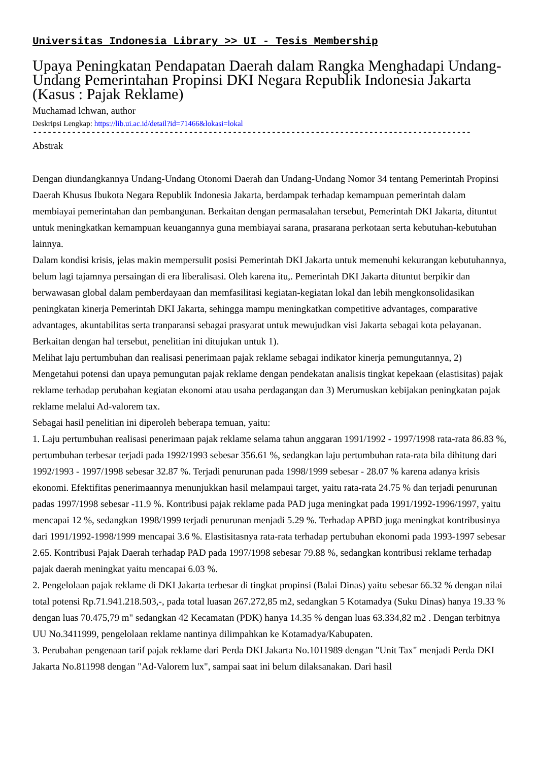Universitas Indonesia Library >> UI - Tesis Membership
Upaya Peningkatan Pendapatan Daerah dalam Rangka Menghadapi Undang-Undang Pemerintahan Propinsi DKI Negara Republik Indonesia Jakarta (Kasus : Pajak Reklame)
Muchamad lchwan, author
Deskripsi Lengkap: https://lib.ui.ac.id/detail?id=71466&lokasi=lokal
------------------------------------------------------------------------------------------
Abstrak
Dengan diundangkannya Undang-Undang Otonomi Daerah dan Undang-Undang Nomor 34 tentang Pemerintah Propinsi Daerah Khusus Ibukota Negara Republik Indonesia Jakarta, berdampak terhadap kemampuan pemerintah dalam membiayai pemerintahan dan pembangunan. Berkaitan dengan permasalahan tersebut, Pemerintah DKI Jakarta, dituntut untuk meningkatkan kemampuan keuangannya guna membiayai sarana, prasarana perkotaan serta kebutuhan-kebutuhan lainnya.
Dalam kondisi krisis, jelas makin mempersulit posisi Pemerintah DKI Jakarta untuk memenuhi kekurangan kebutuhannya, belum lagi tajamnya persaingan di era liberalisasi. Oleh karena itu,. Pemerintah DKI Jakarta dituntut berpikir dan berwawasan global dalam pemberdayaan dan memfasilitasi kegiatan-kegiatan lokal dan lebih mengkonsolidasikan peningkatan kinerja Pemerintah DKI Jakarta, sehingga mampu meningkatkan competitive advantages, comparative advantages, akuntabilitas serta tranparansi sebagai prasyarat untuk mewujudkan visi Jakarta sebagai kota pelayanan. Berkaitan dengan hal tersebut, penelitian ini ditujukan untuk 1).
Melihat laju pertumbuhan dan realisasi penerimaan pajak reklame sebagai indikator kinerja pemungutannya, 2) Mengetahui potensi dan upaya pemungutan pajak reklame dengan pendekatan analisis tingkat kepekaan (elastisitas) pajak reklame terhadap perubahan kegiatan ekonomi atau usaha perdagangan dan 3) Merumuskan kebijakan peningkatan pajak reklame melalui Ad-valorem tax.
Sebagai hasil penelitian ini diperoleh beberapa temuan, yaitu:
1. Laju pertumbuhan realisasi penerimaan pajak reklame selama tahun anggaran 1991/1992 - 1997/1998 rata-rata 86.83 %, pertumbuhan terbesar terjadi pada 1992/1993 sebesar 356.61 %, sedangkan laju pertumbuhan rata-rata bila dihitung dari 1992/1993 - 1997/1998 sebesar 32.87 %. Terjadi penurunan pada 1998/1999 sebesar - 28.07 % karena adanya krisis ekonomi. Efektifitas penerimaannya menunjukkan hasil melampaui target, yaitu rata-rata 24.75 % dan terjadi penurunan padas 1997/1998 sebesar -11.9 %. Kontribusi pajak reklame pada PAD juga meningkat pada 1991/1992-1996/1997, yaitu mencapai 12 %, sedangkan 1998/1999 terjadi penurunan menjadi 5.29 %. Terhadap APBD juga meningkat kontribusinya dari 1991/1992-1998/1999 mencapai 3.6 %. Elastisitasnya rata-rata terhadap pertubuhan ekonomi pada 1993-1997 sebesar 2.65. Kontribusi Pajak Daerah terhadap PAD pada 1997/1998 sebesar 79.88 %, sedangkan kontribusi reklame terhadap pajak daerah meningkat yaitu mencapai 6.03 %.
2. Pengelolaan pajak reklame di DKI Jakarta terbesar di tingkat propinsi (Balai Dinas) yaitu sebesar 66.32 % dengan nilai total potensi Rp.71.941.218.503,-, pada total luasan 267.272,85 m2, sedangkan 5 Kotamadya (Suku Dinas) hanya 19.33 % dengan luas 70.475,79 m" sedangkan 42 Kecamatan (PDK) hanya 14.35 % dengan luas 63.334,82 m2 . Dengan terbitnya UU No.3411999, pengelolaan reklame nantinya dilimpahkan ke Kotamadya/Kabupaten.
3. Perubahan pengenaan tarif pajak reklame dari Perda DKI Jakarta No.1011989 dengan "Unit Tax" menjadi Perda DKI Jakarta No.811998 dengan "Ad-Valorem lux", sampai saat ini belum dilaksanakan. Dari hasil